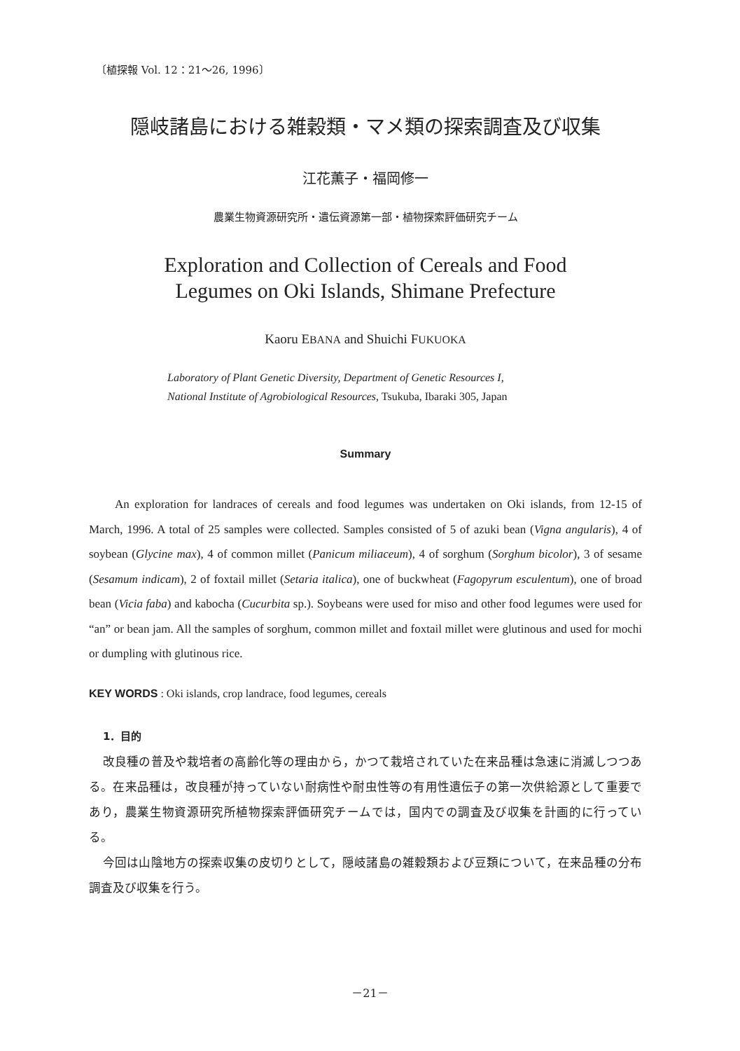〔植探報 Vol. 12：21～26, 1996〕
隠岐諸島における雑穀類・マメ類の探索調査及び収集
江花薫子・福岡修一
農業生物資源研究所・遺伝資源第一部・植物探索評価研究チーム
Exploration and Collection of Cereals and Food
Legumes on Oki Islands, Shimane Prefecture
Kaoru EBANA and Shuichi FUKUOKA
Laboratory of Plant Genetic Diversity, Department of Genetic Resources I,
National Institute of Agrobiological Resources, Tsukuba, Ibaraki 305, Japan
Summary
An exploration for landraces of cereals and food legumes was undertaken on Oki islands, from 12-15 of March, 1996. A total of 25 samples were collected. Samples consisted of 5 of azuki bean (Vigna angularis), 4 of soybean (Glycine max), 4 of common millet (Panicum miliaceum), 4 of sorghum (Sorghum bicolor), 3 of sesame (Sesamum indicam), 2 of foxtail millet (Setaria italica), one of buckwheat (Fagopyrum esculentum), one of broad bean (Vicia faba) and kabocha (Cucurbita sp.). Soybeans were used for miso and other food legumes were used for “an” or bean jam. All the samples of sorghum, common millet and foxtail millet were glutinous and used for mochi or dumpling with glutinous rice.
KEY WORDS : Oki islands, crop landrace, food legumes, cereals
1．目的
改良種の普及や栽培者の高齢化等の理由から，かつて栽培されていた在来品種は急速に消滅しつつある。在来品種は，改良種が持っていない耐病性や耐虫性等の有用性遺伝子の第一次供給源として重要であり，農業生物資源研究所植物探索評価研究チームでは，国内での調査及び収集を計画的に行っている。
今回は山陰地方の探索収集の皮切りとして，隠岐諸島の雑穀類および豆類について，在来品種の分布調査及び収集を行う。
－21－